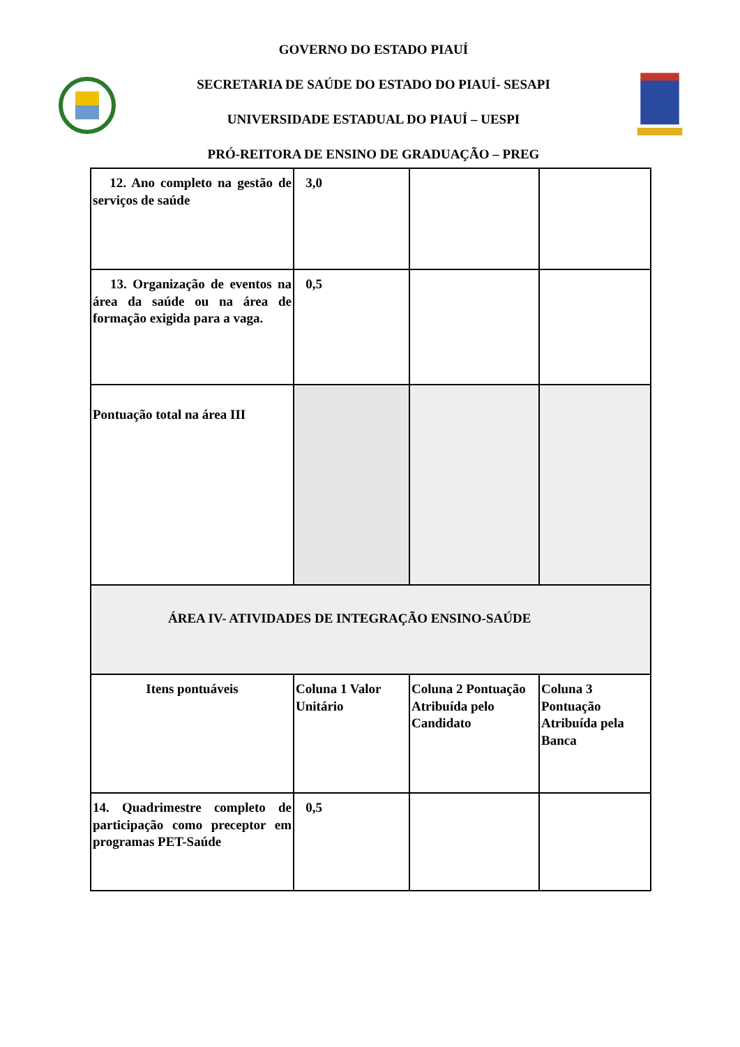GOVERNO DO ESTADO PIAUÍ
SECRETARIA DE SAÚDE DO ESTADO DO PIAUÍ- SESAPI
UNIVERSIDADE ESTADUAL DO PIAUÍ – UESPI
PRÓ-REITORA DE ENSINO DE GRADUAÇÃO – PREG
| 12. Ano completo na gestão de serviços de saúde | 3,0 | | |
| 13. Organização de eventos na área da saúde ou na área de formação exigida para a vaga. | 0,5 | | |
| Pontuação total na área III | | | |
| ÁREA IV- ATIVIDADES DE INTEGRAÇÃO ENSINO-SAÚDE | | | |
| Itens pontuáveis | Coluna 1 Valor Unitário | Coluna 2 Pontuação Atribuída pelo Candidato | Coluna 3 Pontuação Atribuída pela Banca |
| 14. Quadrimestre completo de participação como preceptor em programas PET-Saúde | 0,5 | | |